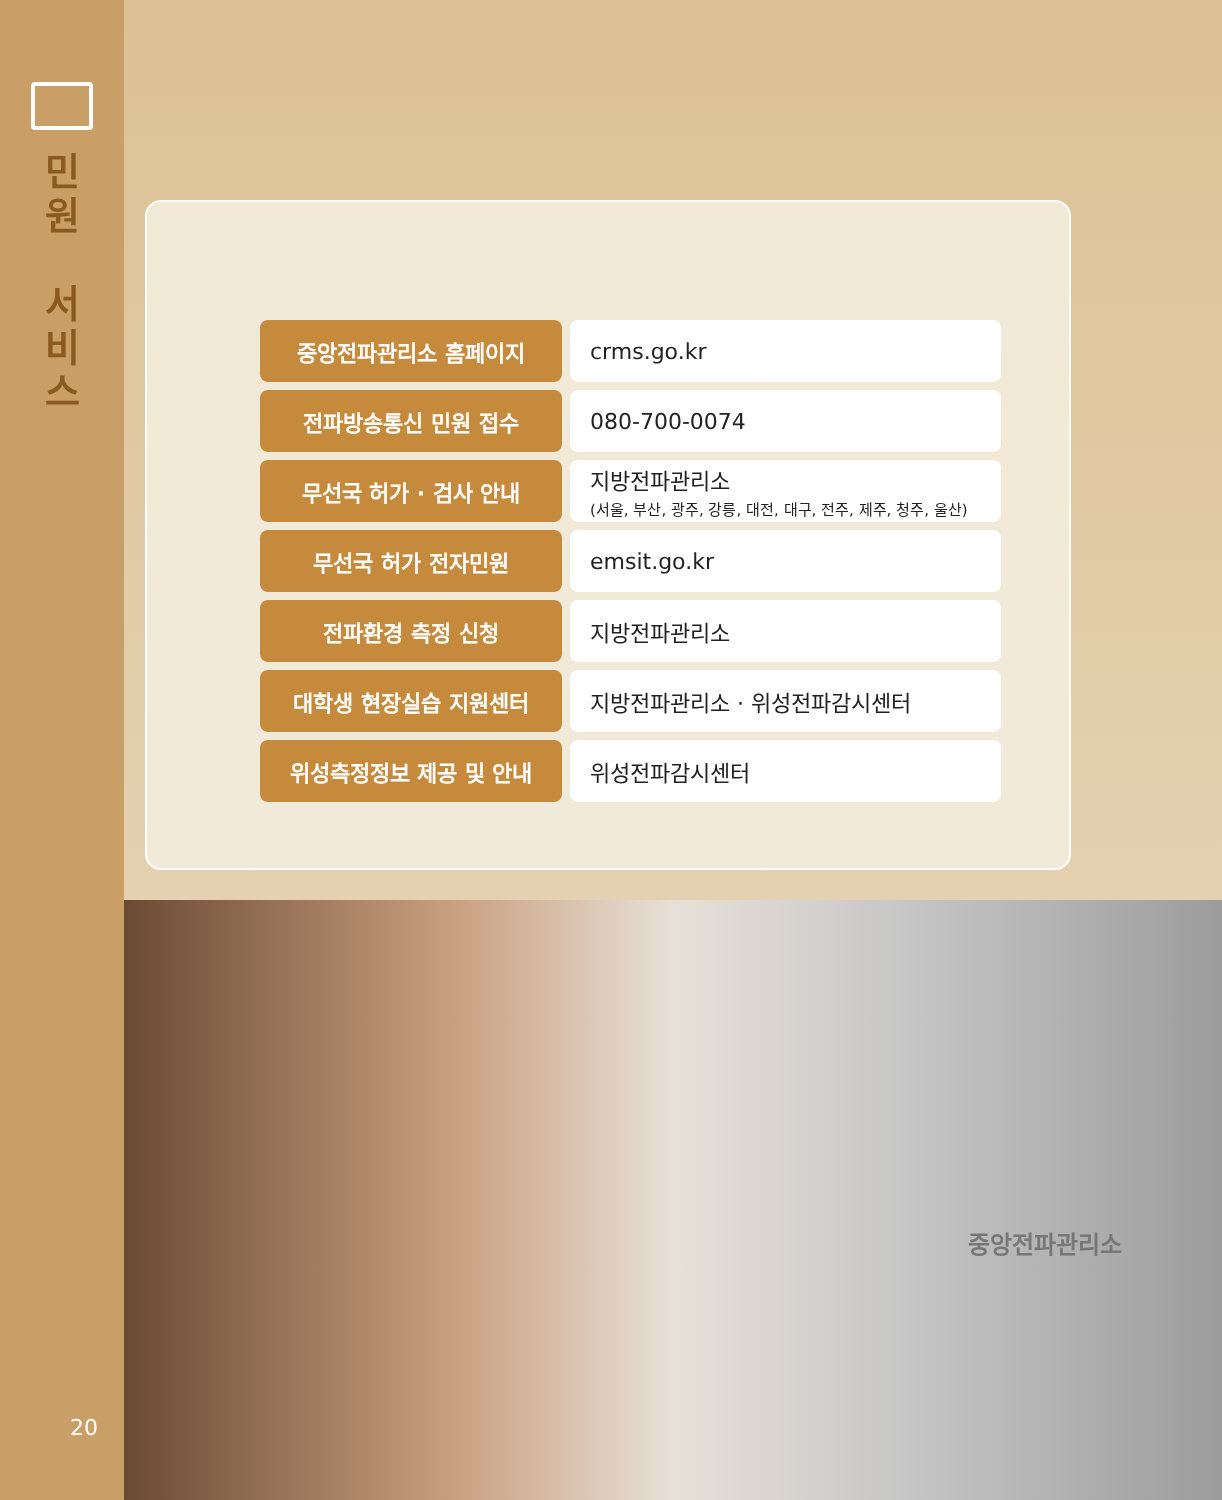민
원
서
비
스
20
| 중앙전파관리소 홈페이지 | crms.go.kr |
| 전파방송통신 민원 접수 | 080-700-0074 |
| 무선국 허가 · 검사 안내 | 지방전파관리소 (서울, 부산, 광주, 강릉, 대전, 대구, 전주, 제주, 청주, 울산) |
| 무선국 허가 전자민원 | emsit.go.kr |
| 전파환경 측정 신청 | 지방전파관리소 |
| 대학생 현장실습 지원센터 | 지방전파관리소 · 위성전파감시센터 |
| 위성측정정보 제공 및 안내 | 위성전파감시센터 |
중앙전파관리소